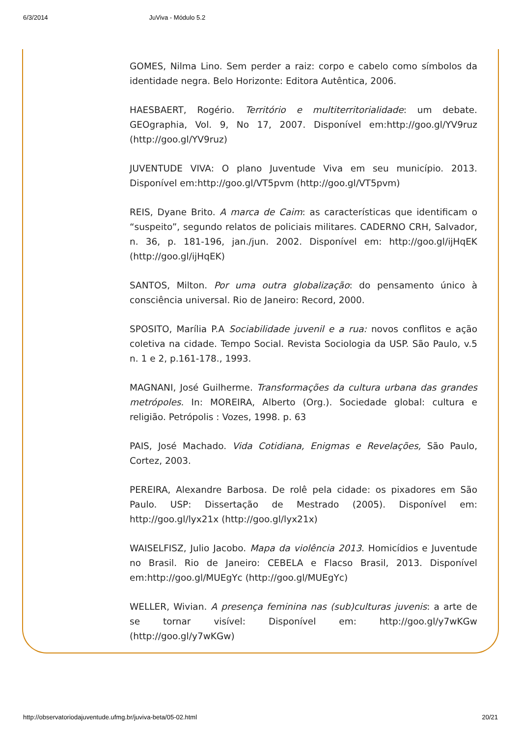6/3/2014 JuViva - Módulo 5.2
GOMES, Nilma Lino. Sem perder a raiz: corpo e cabelo como símbolos da identidade negra. Belo Horizonte: Editora Autêntica, 2006.
HAESBAERT, Rogério. Território e multiterritorialidade: um debate. GEOgraphia, Vol. 9, No 17, 2007. Disponível em:http://goo.gl/YV9ruz (http://goo.gl/YV9ruz)
JUVENTUDE VIVA: O plano Juventude Viva em seu município. 2013. Disponível em:http://goo.gl/VT5pvm (http://goo.gl/VT5pvm)
REIS, Dyane Brito. A marca de Caim: as características que identificam o “suspeito”, segundo relatos de policiais militares. CADERNO CRH, Salvador, n. 36, p. 181-196, jan./jun. 2002. Disponível em: http://goo.gl/ijHqEK (http://goo.gl/ijHqEK)
SANTOS, Milton. Por uma outra globalização: do pensamento único à consciência universal. Rio de Janeiro: Record, 2000.
SPOSITO, Marília P.A Sociabilidade juvenil e a rua: novos conflitos e ação coletiva na cidade. Tempo Social. Revista Sociologia da USP. São Paulo, v.5 n. 1 e 2, p.161-178., 1993.
MAGNANI, José Guilherme. Transformações da cultura urbana das grandes metrópoles. In: MOREIRA, Alberto (Org.). Sociedade global: cultura e religião. Petrópolis : Vozes, 1998. p. 63
PAIS, José Machado. Vida Cotidiana, Enigmas e Revelações, São Paulo, Cortez, 2003.
PEREIRA, Alexandre Barbosa. De rolê pela cidade: os pixadores em São Paulo. USP: Dissertação de Mestrado (2005). Disponível em: http://goo.gl/lyx21x (http://goo.gl/lyx21x)
WAISELFISZ, Julio Jacobo. Mapa da violência 2013. Homicídios e Juventude no Brasil. Rio de Janeiro: CEBELA e Flacso Brasil, 2013. Disponível em:http://goo.gl/MUEgYc (http://goo.gl/MUEgYc)
WELLER, Wivian. A presença feminina nas (sub)culturas juvenis: a arte de se tornar visível: Disponível em: http://goo.gl/y7wKGw (http://goo.gl/y7wKGw)
http://observatoriodajuventude.ufmg.br/juviva-beta/05-02.html 20/21